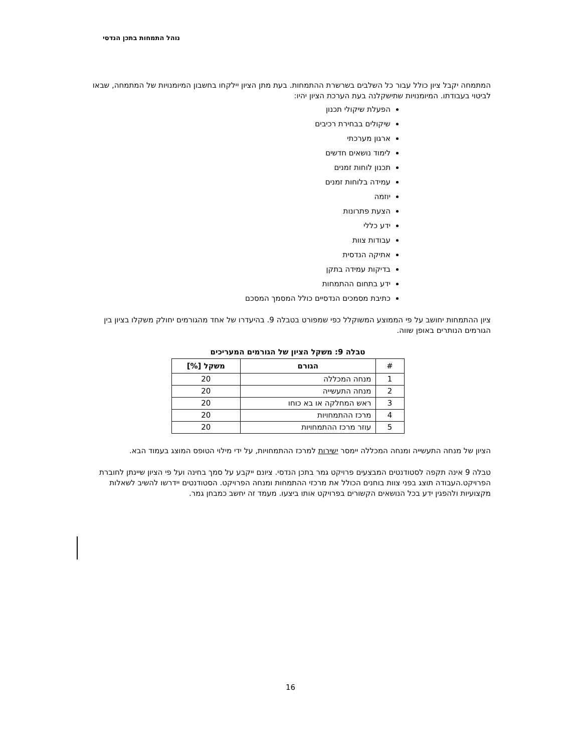נוהל התמחות בתכן הנדסי
המתמחה יקבל ציון כולל עבור כל השלבים בשרשרת ההתמחות. בעת מתן הציון יילקחו בחשבון המיומנויות של המתמחה, שבאו לביטוי בעבודתו. המיומנויות שתישקלנה בעת הערכת הציון יהיו:
הפעלת שיקולי תכנון
שיקולים בבחירת רכיבים
ארגון מערכתי
לימוד נושאים חדשים
תכנון לוחות זמנים
עמידה בלוחות זמנים
יוזמה
הצעת פתרונות
ידע כללי
עבודות צוות
אתיקה הנדסית
בדיקות עמידה בתקן
ידע בתחום ההתמחות
כתיבת מסמכים הנדסיים כולל המסמך המסכם
ציון ההתמחות יחושב על פי הממוצע המשוקלל כפי שמפורט בטבלה 9. בהיעדרו של אחד מהגורמים יחולק משקלו בציון בין הגורמים הנותרים באופן שווה.
טבלה 9: משקל הציון של הגורמים המעריכים
| # | הגורם | משקל [%] |
| --- | --- | --- |
| 1 | מנחה המכללה | 20 |
| 2 | מנחה התעשייה | 20 |
| 3 | ראש המחלקה או בא כוחו | 20 |
| 4 | מרכז ההתמחויות | 20 |
| 5 | עוזר מרכז ההתמחויות | 20 |
הציון של מנחה התעשייה ומנחה המכללה יימסר ישירות למרכז ההתמחויות, על ידי מילוי הטופס המוצג בעמוד הבא.
טבלה 9 אינה תקפה לסטודנטים המבצעים פרויקט גמר בתכן הנדסי. ציונם ייקבע על סמך בחינה ועל פי הציון שיינתן לחוברת הפרויקט.העבודה תוצג בפני צוות בוחנים הכולל את מרכזי ההתמחות ומנחה הפרויקט. הסטודנטים יידרשו להשיב לשאלות מקצועיות ולהפגין ידע בכל הנושאים הקשורים בפרויקט אותו ביצעו. מעמד זה יחשב כמבחן גמר.
16